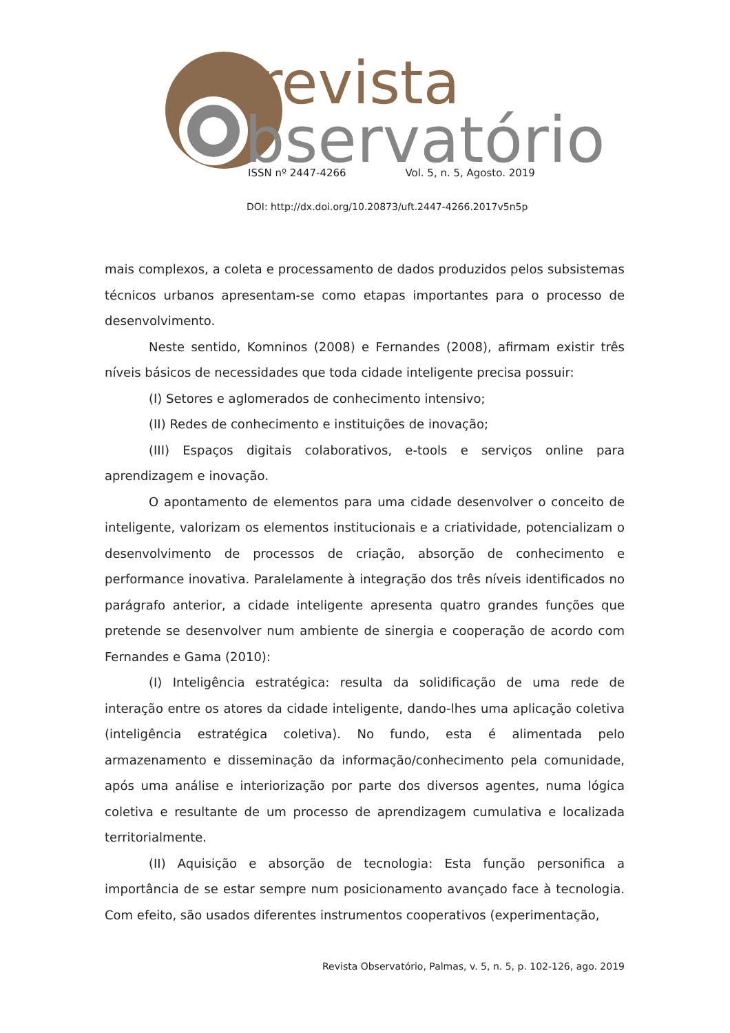revista
bservatório
ISSN nº 2447-4266 Vol. 5, n. 5, Agosto. 2019
DOI: http://dx.doi.org/10.20873/uft.2447-4266.2017v5n5p
mais complexos, a coleta e processamento de dados produzidos pelos subsistemas técnicos urbanos apresentam-se como etapas importantes para o processo de desenvolvimento.
Neste sentido, Komninos (2008) e Fernandes (2008), afirmam existir três níveis básicos de necessidades que toda cidade inteligente precisa possuir:
(I) Setores e aglomerados de conhecimento intensivo;
(II) Redes de conhecimento e instituições de inovação;
(III) Espaços digitais colaborativos, e-tools e serviços online para aprendizagem e inovação.
O apontamento de elementos para uma cidade desenvolver o conceito de inteligente, valorizam os elementos institucionais e a criatividade, potencializam o desenvolvimento de processos de criação, absorção de conhecimento e performance inovativa. Paralelamente à integração dos três níveis identificados no parágrafo anterior, a cidade inteligente apresenta quatro grandes funções que pretende se desenvolver num ambiente de sinergia e cooperação de acordo com Fernandes e Gama (2010):
(I) Inteligência estratégica: resulta da solidificação de uma rede de interação entre os atores da cidade inteligente, dando-lhes uma aplicação coletiva (inteligência estratégica coletiva). No fundo, esta é alimentada pelo armazenamento e disseminação da informação/conhecimento pela comunidade, após uma análise e interiorização por parte dos diversos agentes, numa lógica coletiva e resultante de um processo de aprendizagem cumulativa e localizada territorialmente.
(II) Aquisição e absorção de tecnologia: Esta função personifica a importância de se estar sempre num posicionamento avançado face à tecnologia. Com efeito, são usados diferentes instrumentos cooperativos (experimentação,
Revista Observatório, Palmas, v. 5, n. 5, p. 102-126, ago. 2019